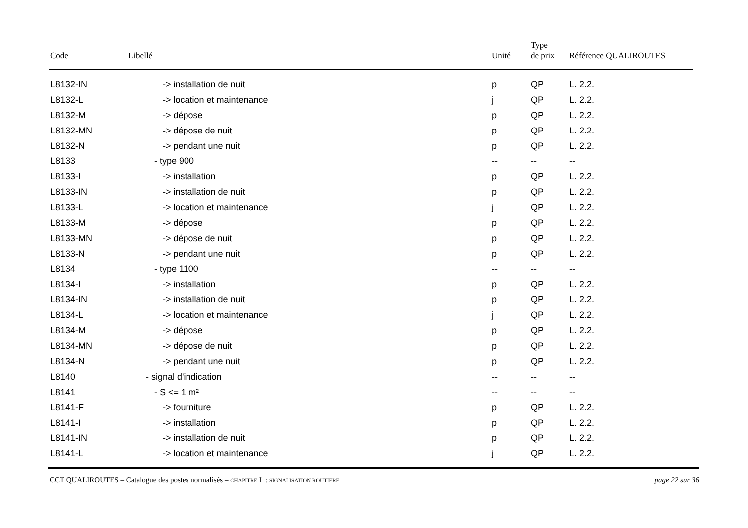| Code | Libellé | Unité | Type de prix | Référence QUALIROUTES |
| --- | --- | --- | --- | --- |
| L8132-IN | -> installation de nuit | p | QP | L. 2.2. |
| L8132-L | -> location et maintenance | j | QP | L. 2.2. |
| L8132-M | -> dépose | p | QP | L. 2.2. |
| L8132-MN | -> dépose de nuit | p | QP | L. 2.2. |
| L8132-N | -> pendant une nuit | p | QP | L. 2.2. |
| L8133 | - type 900 | -- | -- | -- |
| L8133-I | -> installation | p | QP | L. 2.2. |
| L8133-IN | -> installation de nuit | p | QP | L. 2.2. |
| L8133-L | -> location et maintenance | j | QP | L. 2.2. |
| L8133-M | -> dépose | p | QP | L. 2.2. |
| L8133-MN | -> dépose de nuit | p | QP | L. 2.2. |
| L8133-N | -> pendant une nuit | p | QP | L. 2.2. |
| L8134 | - type 1100 | -- | -- | -- |
| L8134-I | -> installation | p | QP | L. 2.2. |
| L8134-IN | -> installation de nuit | p | QP | L. 2.2. |
| L8134-L | -> location et maintenance | j | QP | L. 2.2. |
| L8134-M | -> dépose | p | QP | L. 2.2. |
| L8134-MN | -> dépose de nuit | p | QP | L. 2.2. |
| L8134-N | -> pendant une nuit | p | QP | L. 2.2. |
| L8140 | - signal d'indication | -- | -- | -- |
| L8141 | - S <= 1 m² | -- | -- | -- |
| L8141-F | -> fourniture | p | QP | L. 2.2. |
| L8141-I | -> installation | p | QP | L. 2.2. |
| L8141-IN | -> installation de nuit | p | QP | L. 2.2. |
| L8141-L | -> location et maintenance | j | QP | L. 2.2. |
CCT QUALIROUTES – Catalogue des postes normalisés – CHAPITRE L : SIGNALISATION ROUTIERE page 22 sur 36